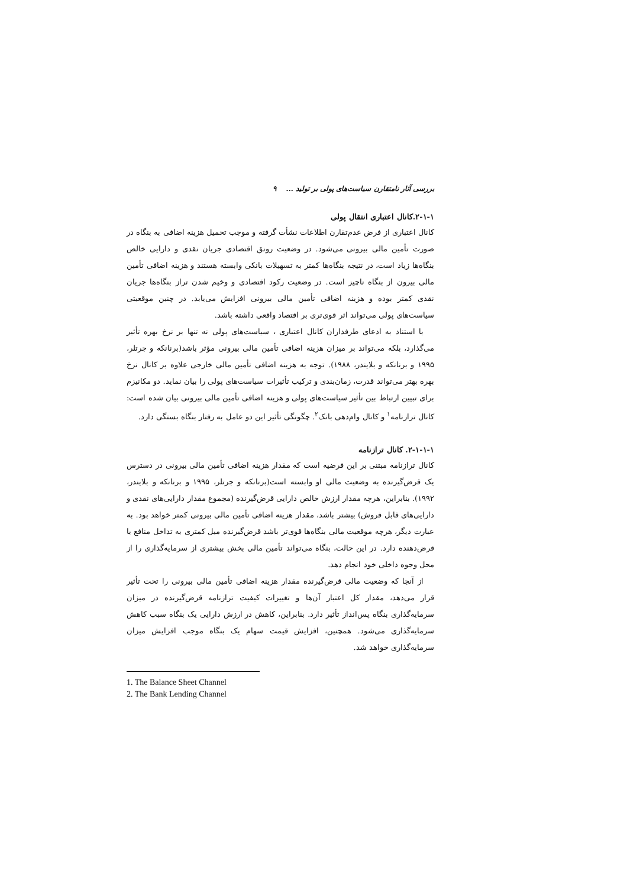بررسی آثار نامتقارن سیاست‌های پولی بر تولید ... ۹
۲-۱-۱.کانال اعتباری انتقال پولی
کانال اعتباری از فرض عدم‌تقارن اطلاعات نشأت گرفته و موجب تحمیل هزینه اضافی به بنگاه در صورت تأمین مالی بیرونی می‌شود. در وضعیت رونق اقتصادی جریان نقدی و دارایی خالص بنگاه‌ها زیاد است، در نتیجه بنگاه‌ها کمتر به تسهیلات بانکی وابسته هستند و هزینه اضافی تأمین مالی بیرون از بنگاه ناچیز است. در وضعیت رکود اقتصادی و وخیم شدن تراز بنگاه‌ها جریان نقدی کمتر بوده و هزینه اضافی تأمین مالی بیرونی افزایش می‌یابد. در چنین موقعیتی سیاست‌های پولی می‌تواند اثر قوی‌تری بر اقتصاد واقعی داشته باشد.
با استناد به ادعای طرفداران کانال اعتباری ، سیاست‌های پولی نه تنها بر نرخ بهره تأثیر می‌گذارد، بلکه می‌تواند بر میزان هزینه اضافی تأمین مالی بیرونی مؤثر باشد(برنانکه و جرتلر، ۱۹۹۵ و برنانکه و بلایندر، ۱۹۸۸). توجه به هزینه اضافی تأمین مالی خارجی علاوه بر کانال نرخ بهره بهتر می‌تواند قدرت، زمان‌بندی و ترکیب تأثیرات سیاست‌های پولی را بیان نماید. دو مکانیزم برای تبیین ارتباط بین تأثیر سیاست‌های پولی و هزینه اضافی تأمین مالی بیرونی بیان شده است: کانال ترازنامه<sup>۱</sup> و کانال وام‌دهی بانک<sup>۲</sup>. چگونگی تأثیر این دو عامل به رفتار بنگاه بستگی دارد.
۲-۱-۱-۱. کانال ترازنامه
کانال ترازنامه مبتنی بر این فرضیه است که مقدار هزینه اضافی تأمین مالی بیرونی در دسترس یک قرض‌گیرنده به وضعیت مالی او وابسته است(برنانکه و جرتلر، ۱۹۹۵ و برنانکه و بلایندر، ۱۹۹۲). بنابراین، هرچه مقدار ارزش خالص دارایی قرض‌گیرنده (مجموع مقدار دارایی‌های نقدی و دارایی‌های قابل فروش) بیشتر باشد، مقدار هزینه اضافی تأمین مالی بیرونی کمتر خواهد بود. به عبارت دیگر، هرچه موقعیت مالی بنگاه‌ها قوی‌تر باشد قرض‌گیرنده میل کمتری به تداخل منافع با قرض‌دهنده دارد. در این حالت، بنگاه می‌تواند تأمین مالی بخش بیشتری از سرمایه‌گذاری را از محل وجوه داخلی خود انجام دهد.
از آنجا که وضعیت مالی قرض‌گیرنده مقدار هزینه اضافی تأمین مالی بیرونی را تحت تأثیر قرار می‌دهد، مقدار کل اعتبار آن‌ها و تغییرات کیفیت ترازنامه قرض‌گیرنده در میزان سرمایه‌گذاری بنگاه پس‌انداز تأثیر دارد. بنابراین، کاهش در ارزش دارایی یک بنگاه سبب کاهش سرمایه‌گذاری می‌شود. همچنین، افزایش قیمت سهام یک بنگاه موجب افزایش میزان سرمایه‌گذاری خواهد شد.
1. The Balance Sheet Channel
2. The Bank Lending Channel